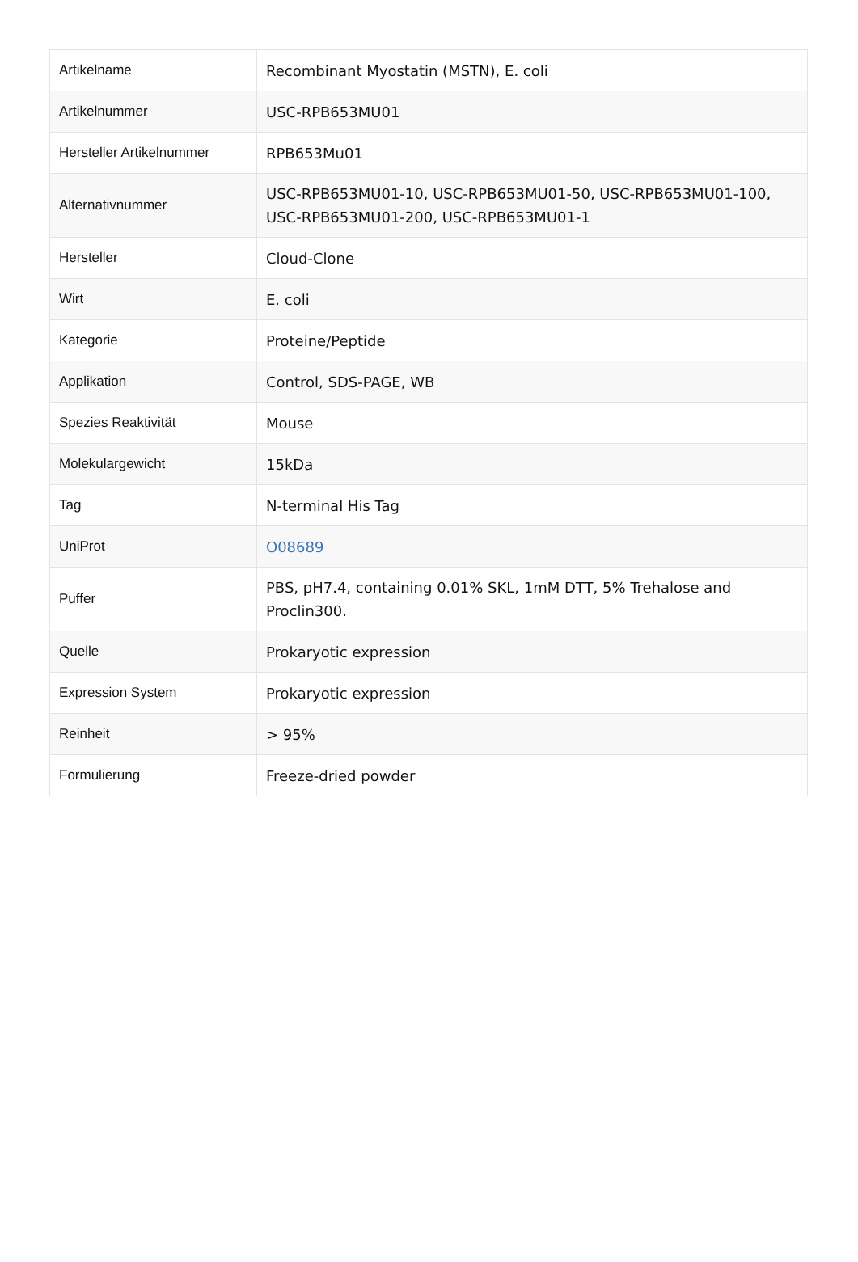| Artikelname | Recombinant Myostatin (MSTN), E. coli |
| Artikelnummer | USC-RPB653MU01 |
| Hersteller Artikelnummer | RPB653Mu01 |
| Alternativnummer | USC-RPB653MU01-10, USC-RPB653MU01-50, USC-RPB653MU01-100, USC-RPB653MU01-200, USC-RPB653MU01-1 |
| Hersteller | Cloud-Clone |
| Wirt | E. coli |
| Kategorie | Proteine/Peptide |
| Applikation | Control, SDS-PAGE, WB |
| Spezies Reaktivität | Mouse |
| Molekulargewicht | 15kDa |
| Tag | N-terminal His Tag |
| UniProt | O08689 |
| Puffer | PBS, pH7.4, containing 0.01% SKL, 1mM DTT, 5% Trehalose and Proclin300. |
| Quelle | Prokaryotic expression |
| Expression System | Prokaryotic expression |
| Reinheit | > 95% |
| Formulierung | Freeze-dried powder |